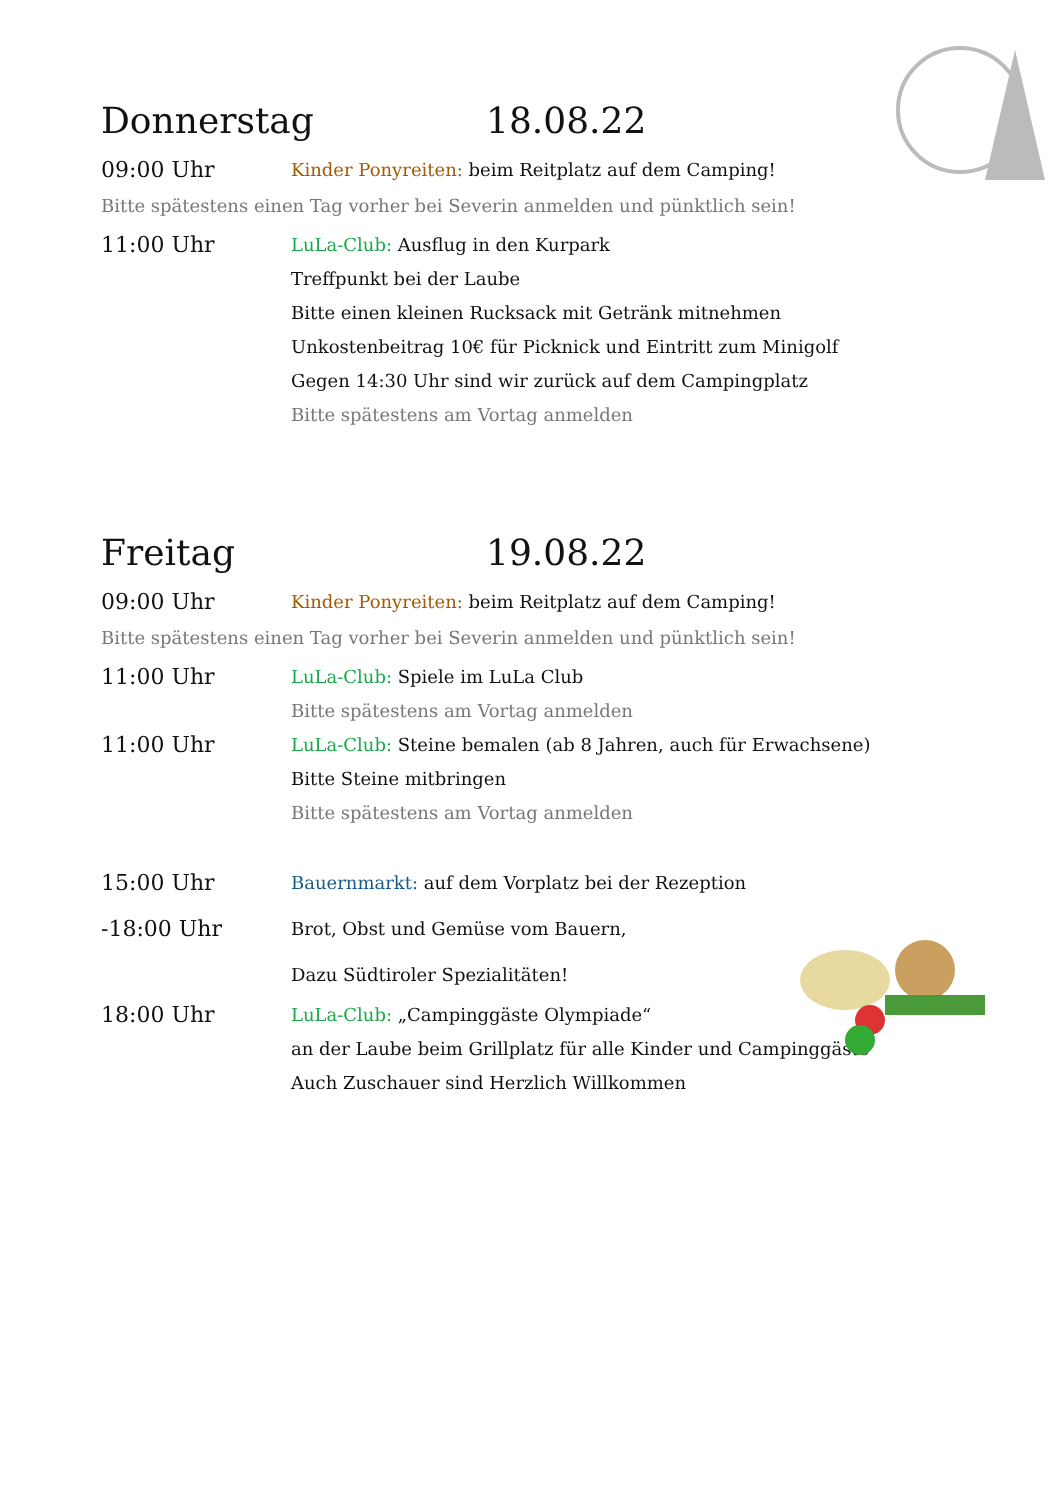Donnerstag 18.08.22
09:00 Uhr
Kinder Ponyreiten: beim Reitplatz auf dem Camping!
Bitte spätestens einen Tag vorher bei Severin anmelden und pünktlich sein!
11:00 Uhr
LuLa-Club: Ausflug in den Kurpark
Treffpunkt bei der Laube
Bitte einen kleinen Rucksack mit Getränk mitnehmen
Unkostenbeitrag 10€ für Picknick und Eintritt zum Minigolf
Gegen 14:30 Uhr sind wir zurück auf dem Campingplatz
Bitte spätestens am Vortag anmelden
Freitag 19.08.22
09:00 Uhr
Kinder Ponyreiten: beim Reitplatz auf dem Camping!
Bitte spätestens einen Tag vorher bei Severin anmelden und pünktlich sein!
11:00 Uhr
LuLa-Club: Spiele im LuLa Club
Bitte spätestens am Vortag anmelden
11:00 Uhr
LuLa-Club: Steine bemalen (ab 8 Jahren, auch für Erwachsene)
Bitte Steine mitbringen
Bitte spätestens am Vortag anmelden
15:00 Uhr
-18:00 Uhr
Bauernmarkt: auf dem Vorplatz bei der Rezeption
Brot, Obst und Gemüse vom Bauern,
Dazu Südtiroler Spezialitäten!
18:00 Uhr
LuLa-Club: „Campinggäste Olympiade“
an der Laube beim Grillplatz für alle Kinder und Campinggäste
Auch Zuschauer sind Herzlich Willkommen